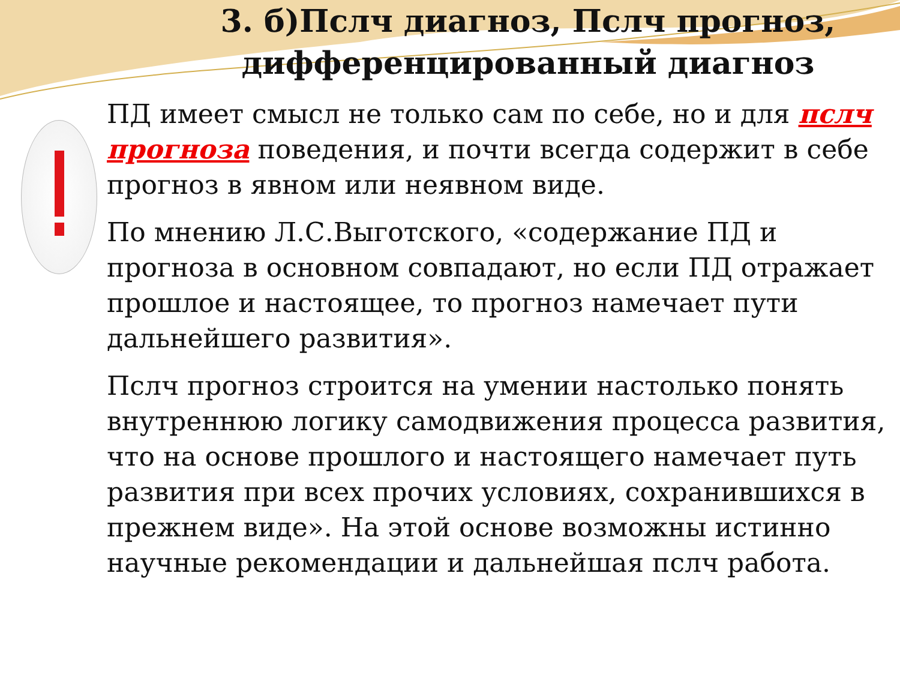3. б)Пслч диагноз, Пслч прогноз, дифференцированный диагноз
ПД имеет смысл не только сам по себе, но и для пслч прогноза поведения, и почти всегда содержит в себе прогноз в явном или неявном виде.
По мнению Л.С.Выготского, «содержание ПД и прогноза в основном совпадают, но если ПД отражает прошлое и настоящее, то прогноз намечает пути дальнейшего развития».
Пслч прогноз строится на умении настолько понять внутреннюю логику самодвижения процесса развития, что на основе прошлого и настоящего намечает путь развития при всех прочих условиях, сохранившихся в прежнем виде». На этой основе возможны истинно научные рекомендации и дальнейшая пслч работа.